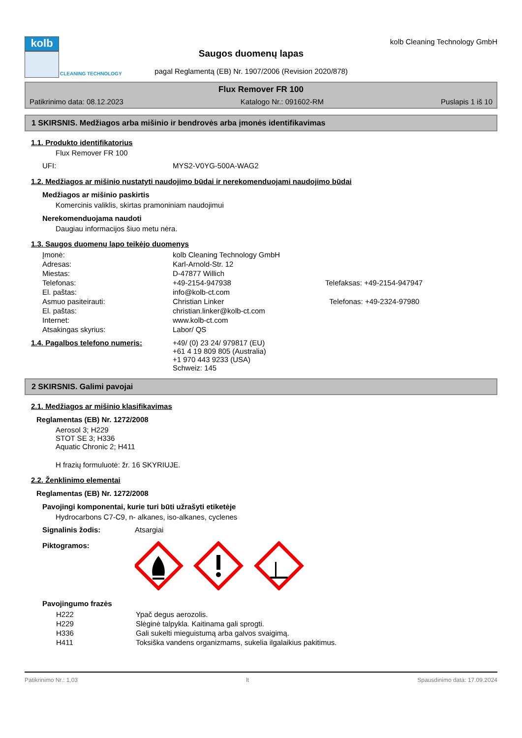kolb
CLEANING TECHNOLOGY
Saugos duomenų lapas
pagal Reglamentą (EB) Nr. 1907/2006 (Revision 2020/878)
kolb Cleaning Technology GmbH
Flux Remover FR 100
Patikrinimo data: 08.12.2023 Katalogo Nr.: 091602-RM Puslapis 1 iš 10
1 SKIRSNIS. Medžiagos arba mišinio ir bendrovės arba įmonės identifikavimas
1.1. Produkto identifikatorius
Flux Remover FR 100
| UFI: | MYS2-V0YG-500A-WAG2 |
1.2. Medžiagos ar mišinio nustatyti naudojimo būdai ir nerekomenduojami naudojimo būdai
Medžiagos ar mišinio paskirtis
Komercinis valiklis, skirtas pramoniniam naudojimui
Nerekomenduojama naudoti
Daugiau informacijos šiuo metu nėra.
1.3. Saugos duomenų lapo teikėjo duomenys
| Įmonė: | kolb Cleaning Technology GmbH | |
| Adresas: | Karl-Arnold-Str. 12 | |
| Miestas: | D-47877 Willich | |
| Telefonas: | +49-2154-947938 | Telefaksas: +49-2154-947947 |
| El. paštas: | info@kolb-ct.com | |
| Asmuo pasiteirauti: | Christian Linker | Telefonas: +49-2324-97980 |
| El. paštas: | christian.linker@kolb-ct.com | |
| Internet: | www.kolb-ct.com | |
| Atsakingas skyrius: | Labor/ QS | |
| 1.4. Pagalbos telefono numeris: | +49/ (0) 23 24/ 979817 (EU) +61 4 19 809 805 (Australia) +1 970 443 9233 (USA) Schweiz: 145 |
2 SKIRSNIS. Galimi pavojai
2.1. Medžiagos ar mišinio klasifikavimas
Reglamentas (EB) Nr. 1272/2008
Aerosol 3; H229
STOT SE 3; H336
Aquatic Chronic 2; H411
H frazių formuluotė: žr. 16 SKYRIUJE.
2.2. Ženklinimo elementai
Reglamentas (EB) Nr. 1272/2008
Pavojingi komponentai, kurie turi būti užrašyti etiketėje
Hydrocarbons C7-C9, n- alkanes, iso-alkanes, cyclenes
| Signalinis žodis: | Atsargiai |
| Piktogramos: | |
Pavojingumo frazės
| H222 | Ypač degus aerozolis. |
| H229 | Slėginė talpykla. Kaitinama gali sprogti. |
| H336 | Gali sukelti mieguistumą arba galvos svaigimą. |
| H411 | Toksiška vandens organizmams, sukelia ilgalaikius pakitimus. |
Patikrinimo Nr.: 1,03 lt Spausdinimo data: 17.09.2024